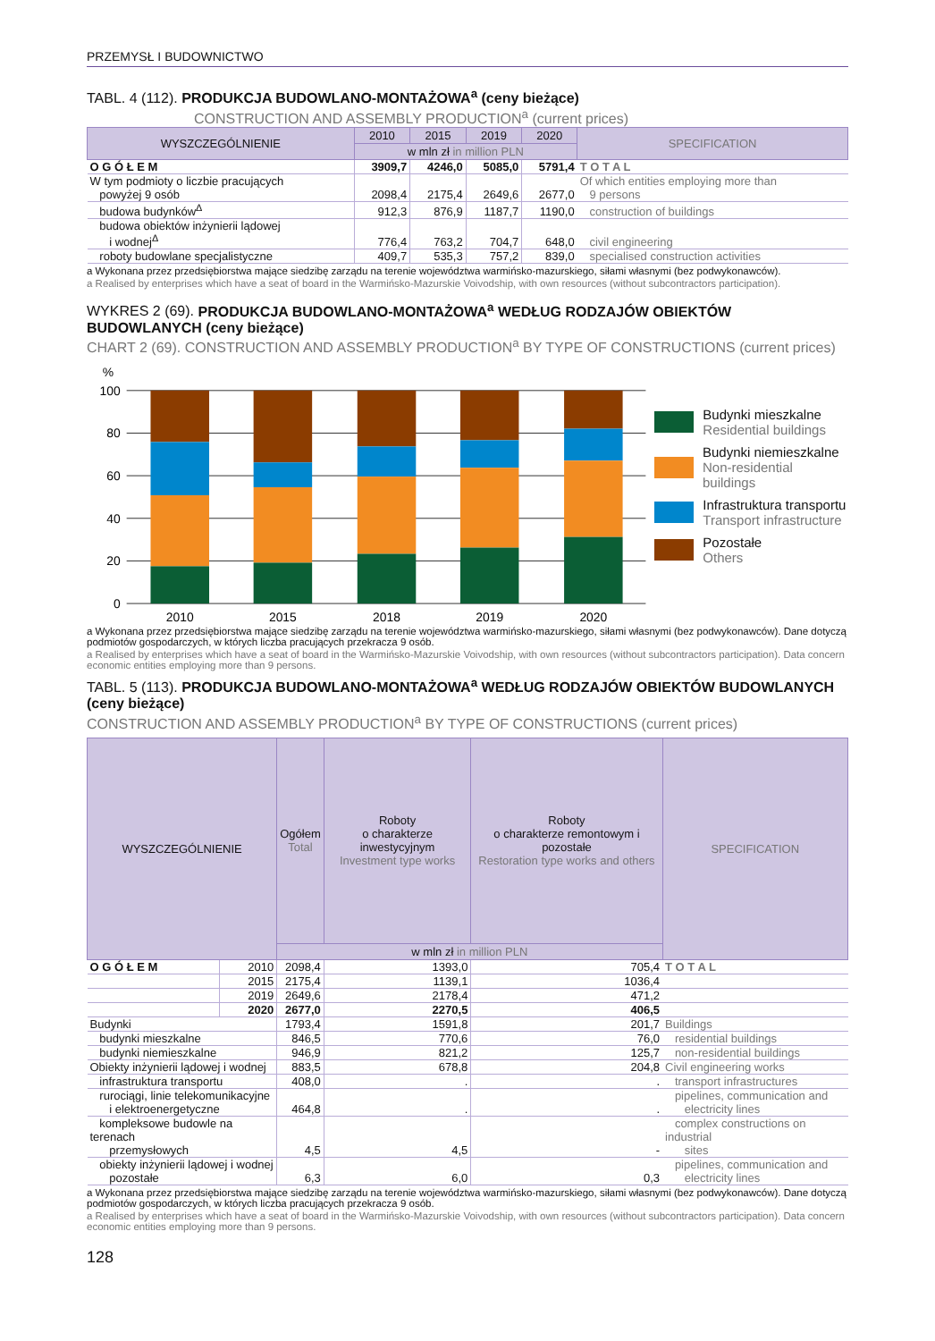PRZEMYSŁ I BUDOWNICTWO
TABL. 4 (112). PRODUKCJA BUDOWLANO-MONTAŻOWA<sup>a</sup> (ceny bieżące)
CONSTRUCTION AND ASSEMBLY PRODUCTION<sup>a</sup> (current prices)
| WYSZCZEGÓLNIENIE | 2010 | 2015 | 2019 | 2020 | SPECIFICATION |
| --- | --- | --- | --- | --- | --- |
| | w mln zł in million PLN | | | | |
| O G Ó Ł E M | 3909,7 | 4246,0 | 5085,0 | 5791,4 | T O T A L |
| W tym podmioty o liczbie pracujących powyżej 9 osób | 2098,4 | 2175,4 | 2649,6 | 2677,0 | Of which entities employing more than 9 persons |
| budowa budynków<sup>Δ</sup> | 912,3 | 876,9 | 1187,7 | 1190,0 | construction of buildings |
| budowa obiektów inżynierii lądowej i wodnej<sup>Δ</sup> | 776,4 | 763,2 | 704,7 | 648,0 | civil engineering |
| roboty budowlane specjalistyczne | 409,7 | 535,3 | 757,2 | 839,0 | specialised construction activities |
a Wykonana przez przedsiębiorstwa mające siedzibę zarządu na terenie województwa warmińsko-mazurskiego, siłami własnymi (bez podwykonawców).
a Realised by enterprises which have a seat of board in the Warmińsko-Mazurskie Voivodship, with own resources (without subcontractors participation).
WYKRES 2 (69). PRODUKCJA BUDOWLANO-MONTAŻOWA<sup>a</sup> WEDŁUG RODZAJÓW OBIEKTÓW BUDOWLANYCH (ceny bieżące)
CHART 2 (69). CONSTRUCTION AND ASSEMBLY PRODUCTION<sup>a</sup> BY TYPE OF CONSTRUCTIONS (current prices)
%
100
80
60
40
20
0
2010
2015
2018
2019
2020
Budynki mieszkalne
Residential buildings
Budynki niemieszkalne
Non-residential buildings
Infrastruktura transportu
Transport infrastructure
Pozostałe
Others
a Wykonana przez przedsiębiorstwa mające siedzibę zarządu na terenie województwa warmińsko-mazurskiego, siłami własnymi (bez podwykonawców). Dane dotyczą podmiotów gospodarczych, w których liczba pracujących przekracza 9 osób.
a Realised by enterprises which have a seat of board in the Warmińsko-Mazurskie Voivodship, with own resources (without subcontractors participation). Data concern economic entities employing more than 9 persons.
TABL. 5 (113). PRODUKCJA BUDOWLANO-MONTAŻOWA<sup>a</sup> WEDŁUG RODZAJÓW OBIEKTÓW BUDOWLANYCH (ceny bieżące)
CONSTRUCTION AND ASSEMBLY PRODUCTION<sup>a</sup> BY TYPE OF CONSTRUCTIONS (current prices)
| WYSZCZEGÓLNIENIE | | Ogółem Total | Roboty o charakterze inwestycyjnym Investment type works | Roboty o charakterze remontowym i pozostałe Restoration type works and others | SPECIFICATION |
| --- | --- | --- | --- | --- | --- |
| | | w mln zł in million PLN | | | |
| O G Ó Ł E M | 2010 | 2098,4 | 1393,0 | 705,4 | T O T A L |
| | 2015 | 2175,4 | 1139,1 | 1036,4 | |
| | 2019 | 2649,6 | 2178,4 | 471,2 | |
| | 2020 | 2677,0 | 2270,5 | 406,5 | |
| Budynki | | 1793,4 | 1591,8 | 201,7 | Buildings |
| budynki mieszkalne | | 846,5 | 770,6 | 76,0 | residential buildings |
| budynki niemieszkalne | | 946,9 | 821,2 | 125,7 | non-residential buildings |
| Obiekty inżynierii lądowej i wodnej | | 883,5 | 678,8 | 204,8 | Civil engineering works |
| infrastruktura transportu | | 408,0 | . | . | transport infrastructures |
| rurociągi, linie telekomunikacyjne i elektroenergetyczne | | 464,8 | . | . | pipelines, communication and electricity lines |
| kompleksowe budowle na terenach przemysłowych | | 4,5 | 4,5 | - | complex constructions on industrial sites |
| obiekty inżynierii lądowej i wodnej pozostałe | | 6,3 | 6,0 | 0,3 | pipelines, communication and electricity lines |
a Wykonana przez przedsiębiorstwa mające siedzibę zarządu na terenie województwa warmińsko-mazurskiego, siłami własnymi (bez podwykonawców). Dane dotyczą podmiotów gospodarczych, w których liczba pracujących przekracza 9 osób.
a Realised by enterprises which have a seat of board in the Warmińsko-Mazurskie Voivodship, with own resources (without subcontractors participation). Data concern economic entities employing more than 9 persons.
128